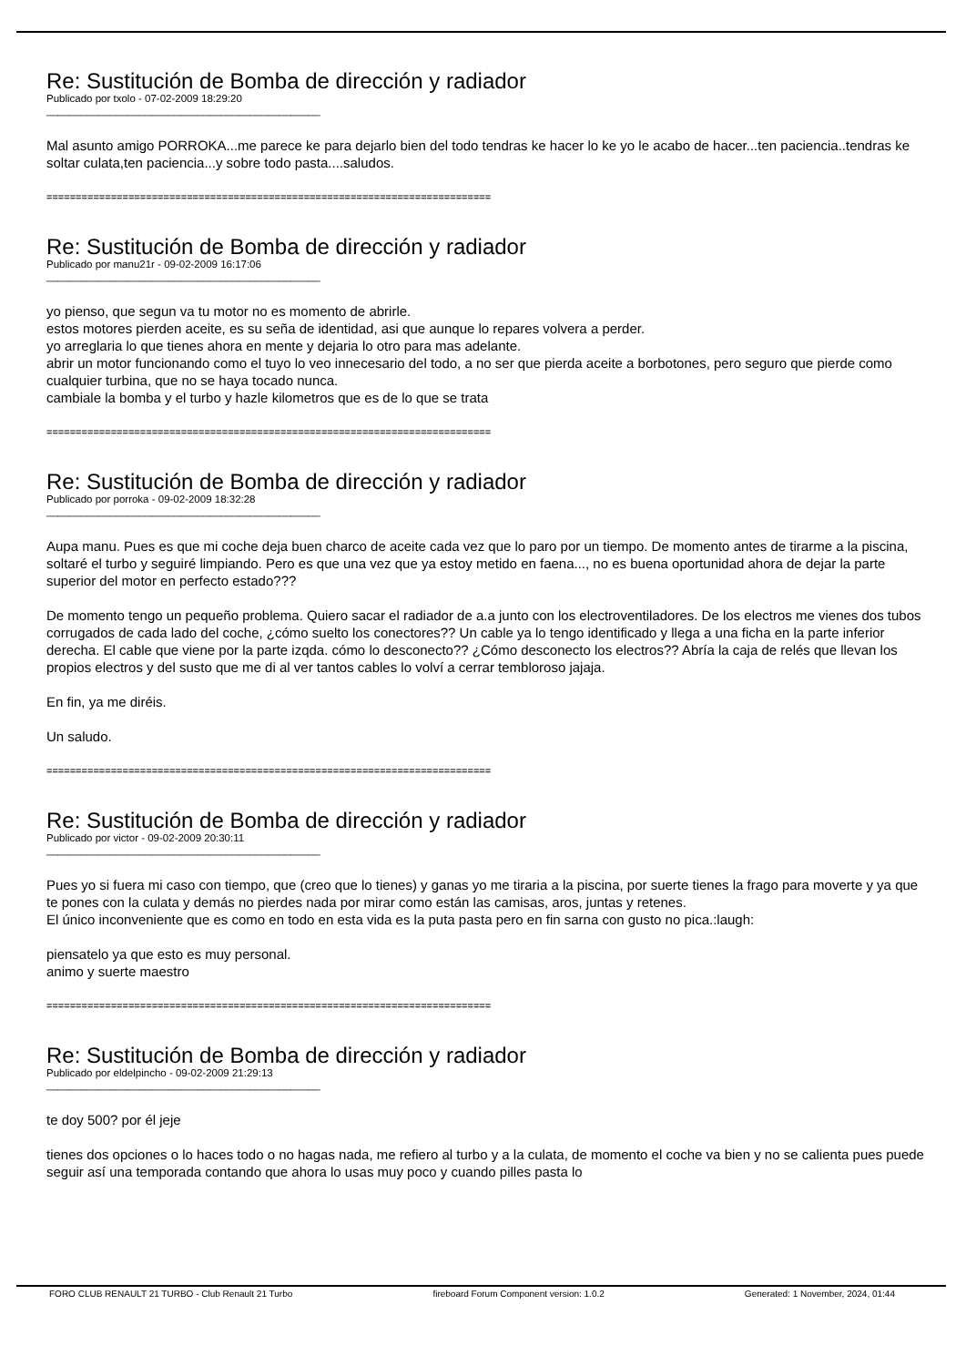Re: Sustitución de Bomba de dirección y radiador
Publicado por txolo - 07-02-2009 18:29:20
_______________________________________________
Mal asunto amigo PORROKA...me parece ke para dejarlo bien del todo tendras ke hacer lo ke yo le acabo de hacer...ten paciencia..tendras ke soltar culata,ten paciencia...y sobre todo pasta....saludos.
============================================================================
Re: Sustitución de Bomba de dirección y radiador
Publicado por manu21r - 09-02-2009 16:17:06
_______________________________________________
yo pienso, que segun va tu motor no es momento de abrirle.
estos motores pierden aceite, es su seña de identidad, asi que aunque lo repares volvera a perder.
yo arreglaria lo que tienes ahora en mente y dejaria lo otro para mas adelante.
abrir un motor funcionando como el tuyo lo veo innecesario del todo, a no ser que pierda aceite a borbotones, pero seguro que pierde como cualquier turbina, que no se haya tocado nunca.
cambiale la bomba y el turbo y hazle kilometros que es de lo que se trata
============================================================================
Re: Sustitución de Bomba de dirección y radiador
Publicado por porroka - 09-02-2009 18:32:28
_______________________________________________
Aupa manu. Pues es que mi coche deja buen charco de aceite cada vez que lo paro por un tiempo. De momento antes de tirarme a la piscina, soltaré el turbo y seguiré limpiando. Pero es que una vez que ya estoy metido en faena..., no es buena oportunidad ahora de dejar la parte superior del motor en perfecto estado???
De momento tengo un pequeño problema. Quiero sacar el radiador de a.a junto con los electroventiladores. De los electros me vienes dos tubos corrugados de cada lado del coche, ¿cómo suelto los conectores?? Un cable ya lo tengo identificado y llega a una ficha en la parte inferior derecha. El cable que viene por la parte izqda. cómo lo desconecto?? ¿Cómo desconecto los electros?? Abría la caja de relés que llevan los propios electros y del susto que me di al ver tantos cables lo volví a cerrar tembloroso jajaja.
En fin, ya me diréis.
Un saludo.
============================================================================
Re: Sustitución de Bomba de dirección y radiador
Publicado por victor - 09-02-2009 20:30:11
_______________________________________________
Pues yo si fuera mi caso con tiempo, que (creo que lo tienes) y ganas yo me tiraria a la piscina, por suerte tienes la frago para moverte y ya que te pones con la culata y demás no pierdes nada por mirar como están las camisas, aros, juntas y retenes.
El único inconveniente que es como en todo en esta vida es la puta pasta pero en fin sarna con gusto no pica.:laugh:
piensatelo ya que esto es muy personal.
animo y suerte maestro
============================================================================
Re: Sustitución de Bomba de dirección y radiador
Publicado por eldelpincho - 09-02-2009 21:29:13
_______________________________________________
te doy 500? por él jeje
tienes dos opciones o lo haces todo o no hagas nada, me refiero al turbo y a la culata, de momento el coche va bien y no se calienta pues puede seguir así una temporada contando que ahora lo usas muy poco y cuando pilles pasta lo
FORO CLUB RENAULT 21 TURBO - Club Renault 21 Turbo fireboard Forum Component version: 1.0.2 Generated: 1 November, 2024, 01:44